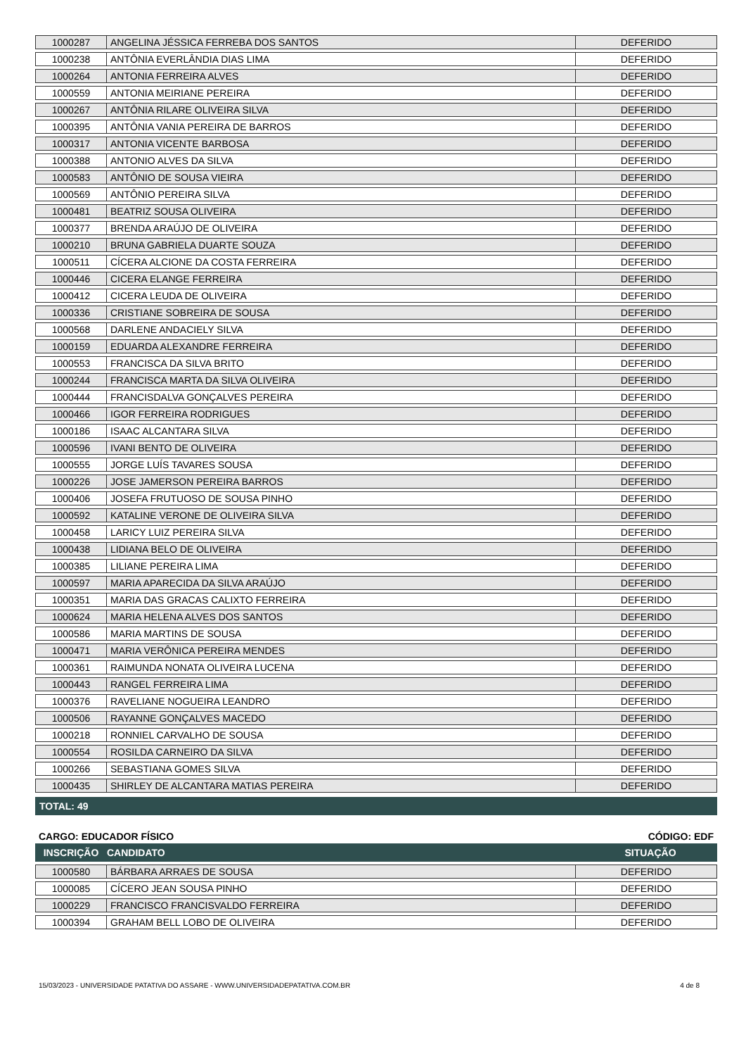| 1000287 | ANGELINA JÉSSICA FERREBA DOS SANTOS | DEFERIDO |
| 1000238 | ANTÔNIA EVERLÂNDIA DIAS LIMA | DEFERIDO |
| 1000264 | ANTONIA FERREIRA ALVES | DEFERIDO |
| 1000559 | ANTONIA MEIRIANE PEREIRA | DEFERIDO |
| 1000267 | ANTÔNIA RILARE OLIVEIRA SILVA | DEFERIDO |
| 1000395 | ANTÔNIA VANIA PEREIRA DE BARROS | DEFERIDO |
| 1000317 | ANTONIA VICENTE BARBOSA | DEFERIDO |
| 1000388 | ANTONIO ALVES DA SILVA | DEFERIDO |
| 1000583 | ANTÔNIO DE SOUSA VIEIRA | DEFERIDO |
| 1000569 | ANTÔNIO PEREIRA SILVA | DEFERIDO |
| 1000481 | BEATRIZ SOUSA OLIVEIRA | DEFERIDO |
| 1000377 | BRENDA ARAÚJO DE OLIVEIRA | DEFERIDO |
| 1000210 | BRUNA GABRIELA DUARTE SOUZA | DEFERIDO |
| 1000511 | CÍCERA ALCIONE DA COSTA FERREIRA | DEFERIDO |
| 1000446 | CICERA ELANGE FERREIRA | DEFERIDO |
| 1000412 | CICERA LEUDA DE OLIVEIRA | DEFERIDO |
| 1000336 | CRISTIANE SOBREIRA DE SOUSA | DEFERIDO |
| 1000568 | DARLENE ANDACIELY SILVA | DEFERIDO |
| 1000159 | EDUARDA ALEXANDRE FERREIRA | DEFERIDO |
| 1000553 | FRANCISCA DA SILVA BRITO | DEFERIDO |
| 1000244 | FRANCISCA MARTA DA SILVA OLIVEIRA | DEFERIDO |
| 1000444 | FRANCISDALVA GONÇALVES PEREIRA | DEFERIDO |
| 1000466 | IGOR FERREIRA RODRIGUES | DEFERIDO |
| 1000186 | ISAAC ALCANTARA SILVA | DEFERIDO |
| 1000596 | IVANI BENTO DE OLIVEIRA | DEFERIDO |
| 1000555 | JORGE LUÍS TAVARES SOUSA | DEFERIDO |
| 1000226 | JOSE JAMERSON PEREIRA BARROS | DEFERIDO |
| 1000406 | JOSEFA FRUTUOSO DE SOUSA PINHO | DEFERIDO |
| 1000592 | KATALINE VERONE DE OLIVEIRA SILVA | DEFERIDO |
| 1000458 | LARICY LUIZ PEREIRA SILVA | DEFERIDO |
| 1000438 | LIDIANA BELO DE OLIVEIRA | DEFERIDO |
| 1000385 | LILIANE PEREIRA LIMA | DEFERIDO |
| 1000597 | MARIA APARECIDA DA SILVA ARAÚJO | DEFERIDO |
| 1000351 | MARIA DAS GRACAS CALIXTO FERREIRA | DEFERIDO |
| 1000624 | MARIA HELENA ALVES DOS SANTOS | DEFERIDO |
| 1000586 | MARIA MARTINS DE SOUSA | DEFERIDO |
| 1000471 | MARIA VERÔNICA PEREIRA MENDES | DEFERIDO |
| 1000361 | RAIMUNDA NONATA OLIVEIRA LUCENA | DEFERIDO |
| 1000443 | RANGEL FERREIRA LIMA | DEFERIDO |
| 1000376 | RAVELIANE NOGUEIRA LEANDRO | DEFERIDO |
| 1000506 | RAYANNE GONÇALVES MACEDO | DEFERIDO |
| 1000218 | RONNIEL CARVALHO DE SOUSA | DEFERIDO |
| 1000554 | ROSILDA CARNEIRO DA SILVA | DEFERIDO |
| 1000266 | SEBASTIANA GOMES SILVA | DEFERIDO |
| 1000435 | SHIRLEY DE ALCANTARA MATIAS PEREIRA | DEFERIDO |
TOTAL: 49
CARGO: EDUCADOR FÍSICO CÓDIGO: EDF
INSCRIÇÃO CANDIDATO SITUAÇÃO
| 1000580 | BÁRBARA ARRAES DE SOUSA | DEFERIDO |
| 1000085 | CÍCERO JEAN SOUSA PINHO | DEFERIDO |
| 1000229 | FRANCISCO FRANCISVALDO FERREIRA | DEFERIDO |
| 1000394 | GRAHAM BELL LOBO DE OLIVEIRA | DEFERIDO |
15/03/2023 - UNIVERSIDADE PATATIVA DO ASSARE - WWW.UNIVERSIDADEPATATIVA.COM.BR 4 de 8